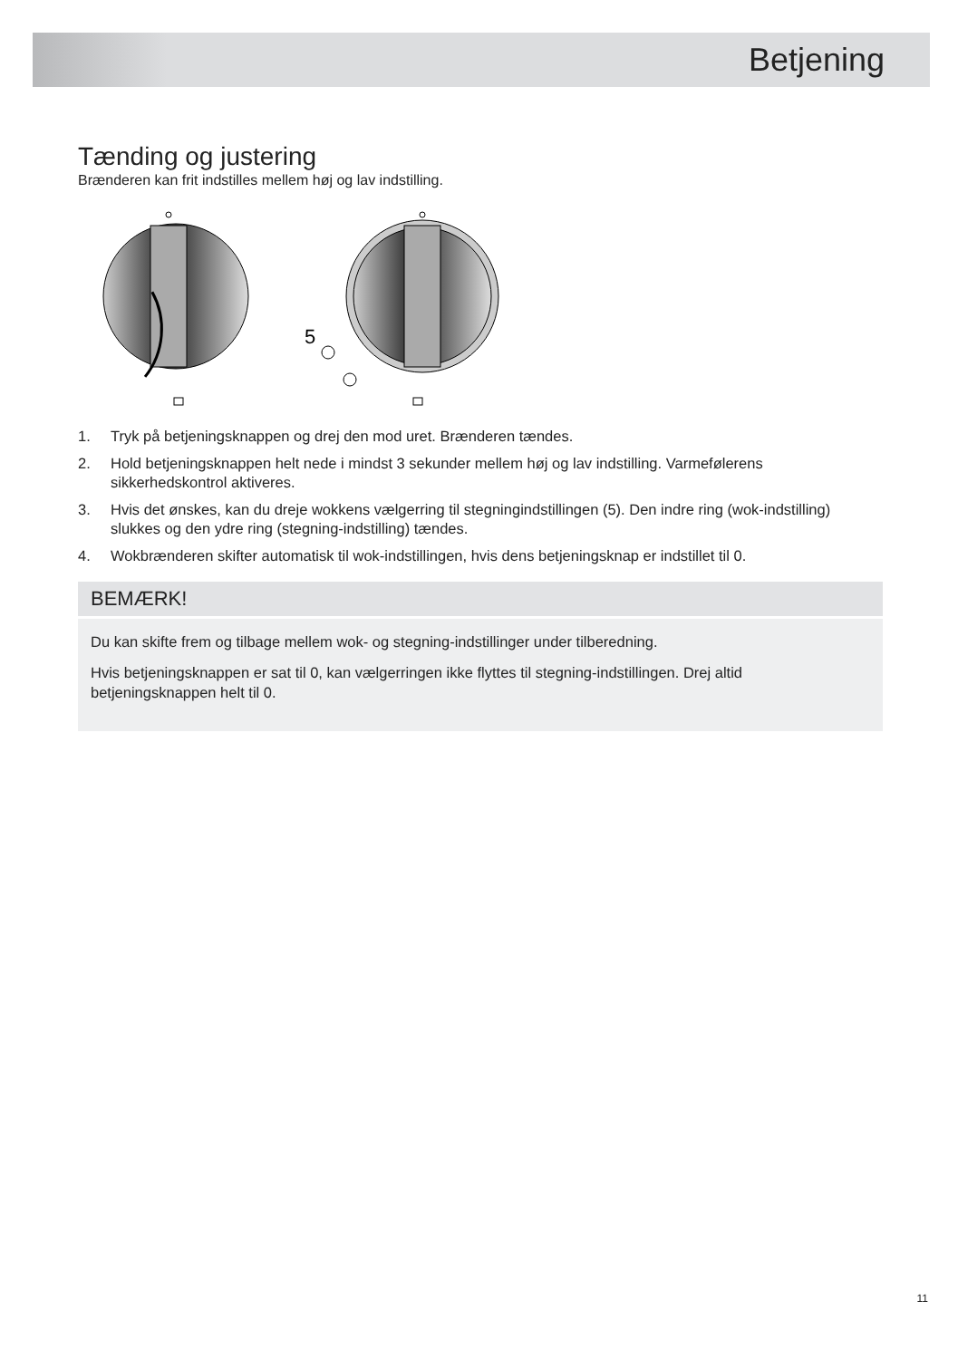Betjening
Tænding og justering
Brænderen kan frit indstilles mellem høj og lav indstilling.
5
1. Tryk på betjeningsknappen og drej den mod uret. Brænderen tændes.
2. Hold betjeningsknappen helt nede i mindst 3 sekunder mellem høj og lav indstilling. Varmefølerens sikkerhedskontrol aktiveres.
3. Hvis det ønskes, kan du dreje wokkens vælgerring til stegningindstillingen (5). Den indre ring (wok-indstilling) slukkes og den ydre ring (stegning-indstilling) tændes.
4. Wokbrænderen skifter automatisk til wok-indstillingen, hvis dens betjeningsknap er indstillet til 0.
BEMÆRK!
Du kan skifte frem og tilbage mellem wok- og stegning-indstillinger under tilberedning.
Hvis betjeningsknappen er sat til 0, kan vælgerringen ikke flyttes til stegning-indstillingen. Drej altid betjeningsknappen helt til 0.
11